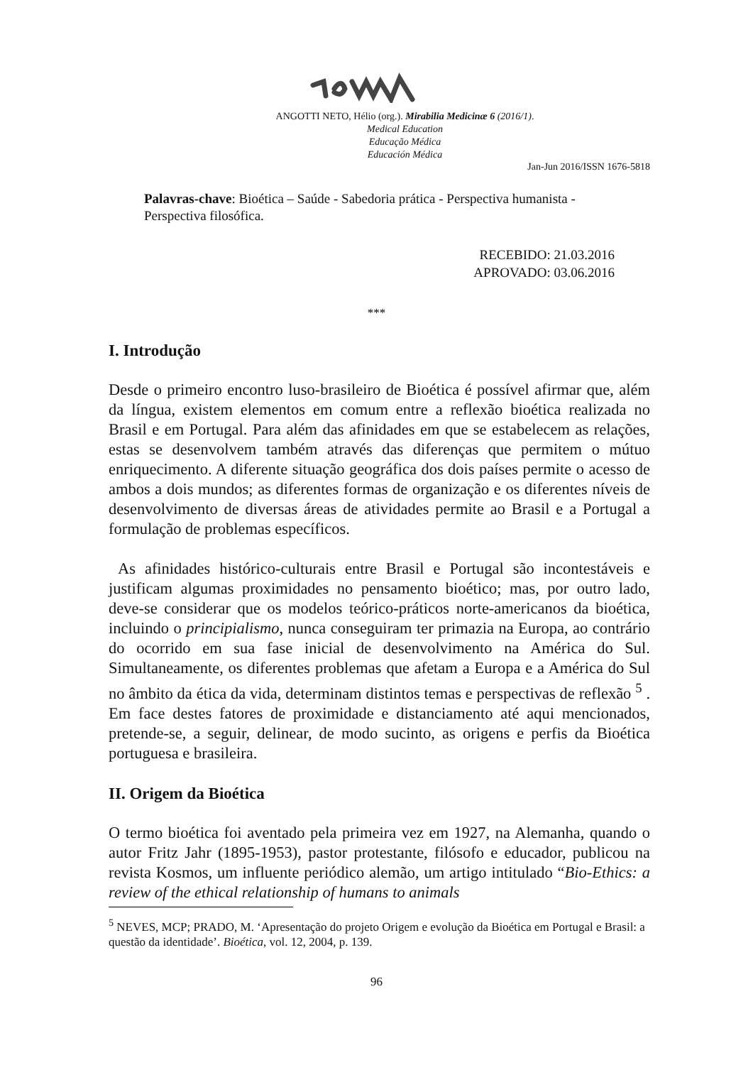ANGOTTI NETO, Hélio (org.). Mirabilia Medicinæ 6 (2016/1).
Medical Education
Educação Médica
Educación Médica
Jan-Jun 2016/ISSN 1676-5818
Palavras-chave: Bioética – Saúde - Sabedoria prática - Perspectiva humanista - Perspectiva filosófica.
RECEBIDO: 21.03.2016
APROVADO: 03.06.2016
***
I. Introdução
Desde o primeiro encontro luso-brasileiro de Bioética é possível afirmar que, além da língua, existem elementos em comum entre a reflexão bioética realizada no Brasil e em Portugal. Para além das afinidades em que se estabelecem as relações, estas se desenvolvem também através das diferenças que permitem o mútuo enriquecimento. A diferente situação geográfica dos dois países permite o acesso de ambos a dois mundos; as diferentes formas de organização e os diferentes níveis de desenvolvimento de diversas áreas de atividades permite ao Brasil e a Portugal a formulação de problemas específicos.
As afinidades histórico-culturais entre Brasil e Portugal são incontestáveis e justificam algumas proximidades no pensamento bioético; mas, por outro lado, deve-se considerar que os modelos teórico-práticos norte-americanos da bioética, incluindo o principialismo, nunca conseguiram ter primazia na Europa, ao contrário do ocorrido em sua fase inicial de desenvolvimento na América do Sul. Simultaneamente, os diferentes problemas que afetam a Europa e a América do Sul no âmbito da ética da vida, determinam distintos temas e perspectivas de reflexão <sup>5</sup> . Em face destes fatores de proximidade e distanciamento até aqui mencionados, pretende-se, a seguir, delinear, de modo sucinto, as origens e perfis da Bioética portuguesa e brasileira.
II. Origem da Bioética
O termo bioética foi aventado pela primeira vez em 1927, na Alemanha, quando o autor Fritz Jahr (1895-1953), pastor protestante, filósofo e educador, publicou na revista Kosmos, um influente periódico alemão, um artigo intitulado “Bio-Ethics: a review of the ethical relationship of humans to animals
<sup>5</sup> NEVES, MCP; PRADO, M. ‘Apresentação do projeto Origem e evolução da Bioética em Portugal e Brasil: a questão da identidade’. Bioética, vol. 12, 2004, p. 139.
96